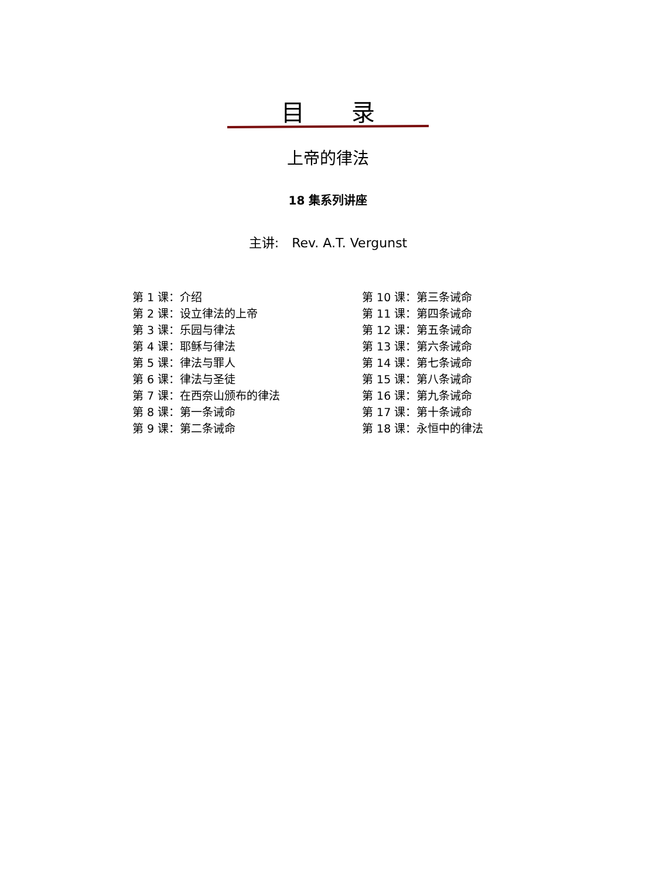目　　录
上帝的律法
18 集系列讲座
主讲:　Rev. A.T. Vergunst
第 1 课：介绍
第 2 课：设立律法的上帝
第 3 课：乐园与律法
第 4 课：耶稣与律法
第 5 课：律法与罪人
第 6 课：律法与圣徒
第 7 课：在西奈山颁布的律法
第 8 课：第一条诫命
第 9 课：第二条诫命
第 10 课：第三条诫命
第 11 课：第四条诫命
第 12 课：第五条诫命
第 13 课：第六条诫命
第 14 课：第七条诫命
第 15 课：第八条诫命
第 16 课：第九条诫命
第 17 课：第十条诫命
第 18 课：永恒中的律法